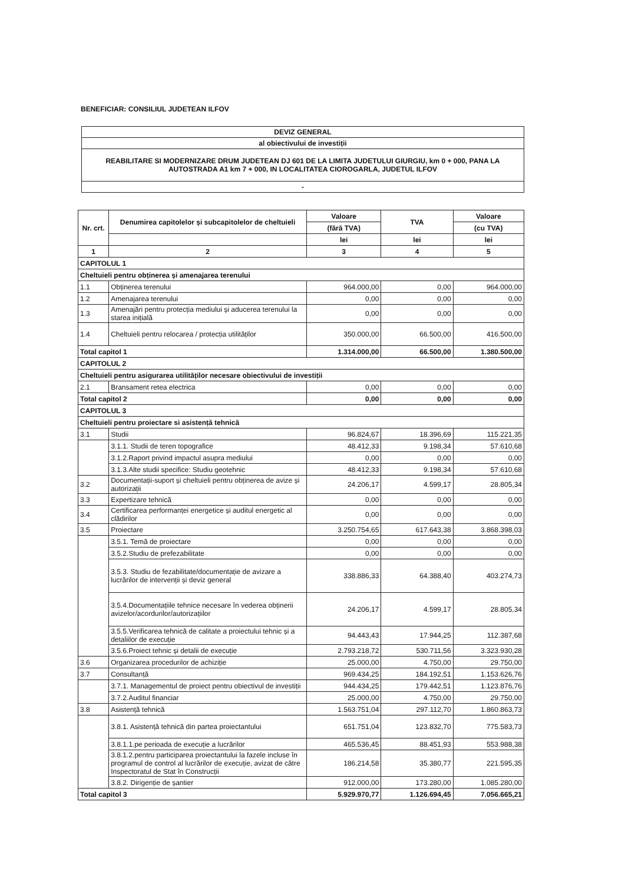BENEFICIAR: CONSILIUL JUDETEAN ILFOV
| DEVIZ GENERAL |
| al obiectivului de investiții |
| REABILITARE SI MODERNIZARE DRUM JUDETEAN DJ 601 DE LA LIMITA JUDETULUI GIURGIU, km 0 + 000, PANA LA AUTOSTRADA A1 km 7 + 000, IN LOCALITATEA CIOROGARLA, JUDETUL ILFOV |
| - |
| Nr. crt. | Denumirea capitolelor și subcapitolelor de cheltuieli | Valoare | TVA | Valoare |
| --- | --- | --- | --- | --- |
| | | (fără TVA) | | (cu TVA) |
| | | lei | lei | lei |
| 1 | 2 | 3 | 4 | 5 |
| CAPITOLUL 1 | | | | |
| Cheltuieli pentru obținerea și amenajarea terenului | | | | |
| 1.1 | Obținerea terenului | 964.000,00 | 0,00 | 964.000,00 |
| 1.2 | Amenajarea terenului | 0,00 | 0,00 | 0,00 |
| 1.3 | Amenajări pentru protecția mediului și aducerea terenului la starea inițială | 0,00 | 0,00 | 0,00 |
| 1.4 | Cheltuieli pentru relocarea / protecția utilităților | 350.000,00 | 66.500,00 | 416.500,00 |
| Total capitol 1 | | 1.314.000,00 | 66.500,00 | 1.380.500,00 |
| CAPITOLUL 2 | | | | |
| Cheltuieli pentru asigurarea utilităților necesare obiectivului de investiții | | | | |
| 2.1 | Bransament retea electrica | 0,00 | 0,00 | 0,00 |
| Total capitol 2 | | 0,00 | 0,00 | 0,00 |
| CAPITOLUL 3 | | | | |
| Cheltuieli pentru proiectare si asistență tehnică | | | | |
| 3.1 | Studii | 96.824,67 | 18.396,69 | 115.221,35 |
| | 3.1.1. Studii de teren topografice | 48.412,33 | 9.198,34 | 57.610,68 |
| | 3.1.2.Raport privind impactul asupra mediului | 0,00 | 0,00 | 0,00 |
| | 3.1.3.Alte studii specifice: Studiu geotehnic | 48.412,33 | 9.198,34 | 57.610,68 |
| 3.2 | Documentații-suport și cheltuieli pentru obținerea de avize și autorizații | 24.206,17 | 4.599,17 | 28.805,34 |
| 3.3 | Expertizare tehnică | 0,00 | 0,00 | 0,00 |
| 3.4 | Certificarea performanței energetice și auditul energetic al clădirilor | 0,00 | 0,00 | 0,00 |
| 3.5 | Proiectare | 3.250.754,65 | 617.643,38 | 3.868.398,03 |
| | 3.5.1. Temă de proiectare | 0,00 | 0,00 | 0,00 |
| | 3.5.2.Studiu de prefezabilitate | 0,00 | 0,00 | 0,00 |
| | 3.5.3. Studiu de fezabilitate/documentație de avizare a lucrărilor de intervenții și deviz general | 338.886,33 | 64.388,40 | 403.274,73 |
| | 3.5.4.Documentațiile tehnice necesare în vederea obținerii avizelor/acordurilor/autorizațiilor | 24.206,17 | 4.599,17 | 28.805,34 |
| | 3.5.5.Verificarea tehnică de calitate a proiectului tehnic și a detaliilor de execuție | 94.443,43 | 17.944,25 | 112.387,68 |
| | 3.5.6.Proiect tehnic și detalii de execuție | 2.793.218,72 | 530.711,56 | 3.323.930,28 |
| 3.6 | Organizarea procedurilor de achiziție | 25.000,00 | 4.750,00 | 29.750,00 |
| 3.7 | Consultanță | 969.434,25 | 184.192,51 | 1.153.626,76 |
| | 3.7.1. Managementul de proiect pentru obiectivul de investiții | 944.434,25 | 179.442,51 | 1.123.876,76 |
| | 3.7.2.Auditul financiar | 25.000,00 | 4.750,00 | 29.750,00 |
| 3.8 | Asistență tehnică | 1.563.751,04 | 297.112,70 | 1.860.863,73 |
| | 3.8.1. Asistență tehnică din partea proiectantului | 651.751,04 | 123.832,70 | 775.583,73 |
| | 3.8.1.1.pe perioada de execuție a lucrărilor | 465.536,45 | 88.451,93 | 553.988,38 |
| | 3.8.1.2.pentru participarea proiectantului la fazele incluse în programul de control al lucrărilor de execuție, avizat de către Inspectoratul de Stat în Construcții | 186.214,58 | 35.380,77 | 221.595,35 |
| | 3.8.2. Dirigenție de șantier | 912.000,00 | 173.280,00 | 1.085.280,00 |
| Total capitol 3 | | 5.929.970,77 | 1.126.694,45 | 7.056.665,21 |